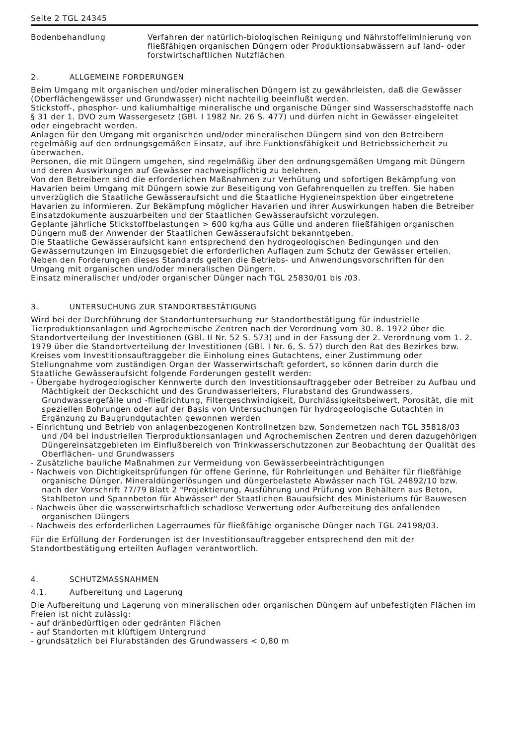Seite 2 TGL 24345
Bodenbehandlung Verfahren der natürlich-biologischen Reinigung und Nährstoffelimlnierung von fließfähigen organischen Düngern oder Produktionsabwässern auf land- oder forstwirtschaftlichen Nutzflächen
2. ALLGEMEINE FORDERUNGEN
Beim Umgang mit organischen und/oder mineralischen Düngern ist zu gewährleisten, daß die Gewässer (Oberflächengewässer und Grundwasser) nicht nachteilig beeinflußt werden.
Stickstoff-, phosphor- und kaliumhaltige mineralische und organische Dünger sind Wasserschadstoffe nach § 31 der 1. DVO zum Wassergesetz (GBl. I 1982 Nr. 26 S. 477) und dürfen nicht in Gewässer eingeleitet oder eingebracht werden.
Anlagen für den Umgang mit organischen und/oder mineralischen Düngern sind von den Betreibern regelmäßig auf den ordnungsgemäßen Einsatz, auf ihre Funktionsfähigkeit und Betriebssicherheit zu überwachen.
Personen, die mit Düngern umgehen, sind regelmäßig über den ordnungsgemäßen Umgang mit Düngern und deren Auswirkungen auf Gewässer nachweispflichtig zu belehren.
Von den Betreibern sind die erforderlichen Maßnahmen zur Verhütung und sofortigen Bekämpfung von Havarien beim Umgang mit Düngern sowie zur Beseitigung von Gefahrenquellen zu treffen. Sie haben unverzüglich die Staatliche Gewässeraufsicht und die Staatliche Hygieneinspektion über eingetretene Havarien zu informieren. Zur Bekämpfung möglicher Havarien und ihrer Auswirkungen haben die Betreiber Einsatzdokumente auszuarbeiten und der Staatlichen Gewässeraufsicht vorzulegen.
Geplante jährliche Stickstoffbelastungen > 600 kg/ha aus Gülle und anderen fließfähigen organischen Düngern muß der Anwender der Staatlichen Gewässeraufsicht bekanntgeben.
Die Staatliche Gewässeraufsicht kann entsprechend den hydrogeologischen Bedingungen und den Gewässernutzungen im Einzugsgebiet die erforderlichen Auflagen zum Schutz der Gewässer erteilen.
Neben den Forderungen dieses Standards gelten die Betriebs- und Anwendungsvorschriften für den Umgang mit organischen und/oder mineralischen Düngern.
Einsatz mineralischer und/oder organischer Dünger nach TGL 25830/01 bis /03.
3. UNTERSUCHUNG ZUR STANDORTBESTÄTIGUNG
Wird bei der Durchführung der Standortuntersuchung zur Standortbestätigung für industrielle Tierproduktionsanlagen und Agrochemische Zentren nach der Verordnung vom 30. 8. 1972 über die Standortverteilung der Investitionen (GBl. II Nr. 52 S. 573) und in der Fassung der 2. Verordnung vom 1. 2. 1979 über die Standortverteilung der Investitionen (GBl. I Nr. 6, S. 57) durch den Rat des Bezirkes bzw. Kreises vom Investitionsauftraggeber die Einholung eines Gutachtens, einer Zustimmung oder Stellungnahme vom zuständigen Organ der Wasserwirtschaft gefordert, so können darin durch die Staatliche Gewässeraufsicht folgende Forderungen gestellt werden:
- Übergabe hydrogeologischer Kennwerte durch den Investitionsauftraggeber oder Betreiber zu Aufbau und Mächtigkeit der Deckschicht und des Grundwasserleiters, Flurabstand des Grundwassers, Grundwassergefälle und -fließrichtung, Filtergeschwindigkeit, Durchlässigkeitsbeiwert, Porosität, die mit speziellen Bohrungen oder auf der Basis von Untersuchungen für hydrogeologische Gutachten in Ergänzung zu Baugrundgutachten gewonnen werden
- Einrichtung und Betrieb von anlagenbezogenen Kontrollnetzen bzw. Sondernetzen nach TGL 35818/03 und /04 bei industriellen Tierproduktionsanlagen und Agrochemischen Zentren und deren dazugehörigen Düngereinsatzgebieten im Einflußbereich von Trinkwasserschutzzonen zur Beobachtung der Qualität des Oberflächen- und Grundwassers
- Zusätzliche bauliche Maßnahmen zur Vermeidung von Gewässerbeeinträchtigungen
- Nachweis von Dichtigkeitsprüfungen für offene Gerinne, für Rohrleitungen und Behälter für fließfähige organische Dünger, Mineraldüngerlösungen und düngerbelastete Abwässer nach TGL 24892/10 bzw. nach der Vorschrift 77/79 Blatt 2 "Projektierung, Ausführung und Prüfung von Behältern aus Beton, Stahlbeton und Spannbeton für Abwässer" der Staatlichen Bauaufsicht des Ministeriums für Bauwesen
- Nachweis über die wasserwirtschaftlich schadlose Verwertung oder Aufbereitung des anfallenden organischen Düngers
- Nachweis des erforderlichen Lagerraumes für fließfähige organische Dünger nach TGL 24198/03.
Für die Erfüllung der Forderungen ist der Investitionsauftraggeber entsprechend den mit der Standortbestätigung erteilten Auflagen verantwortlich.
4. SCHUTZMASSNAHMEN
4.1. Aufbereitung und Lagerung
Die Aufbereitung und Lagerung von mineralischen oder organischen Düngern auf unbefestigten Flächen im Freien ist nicht zulässig:
- auf dränbedürftigen oder gedränten Flächen
- auf Standorten mit klüftigem Untergrund
- grundsätzlich bei Flurabständen des Grundwassers < 0,80 m